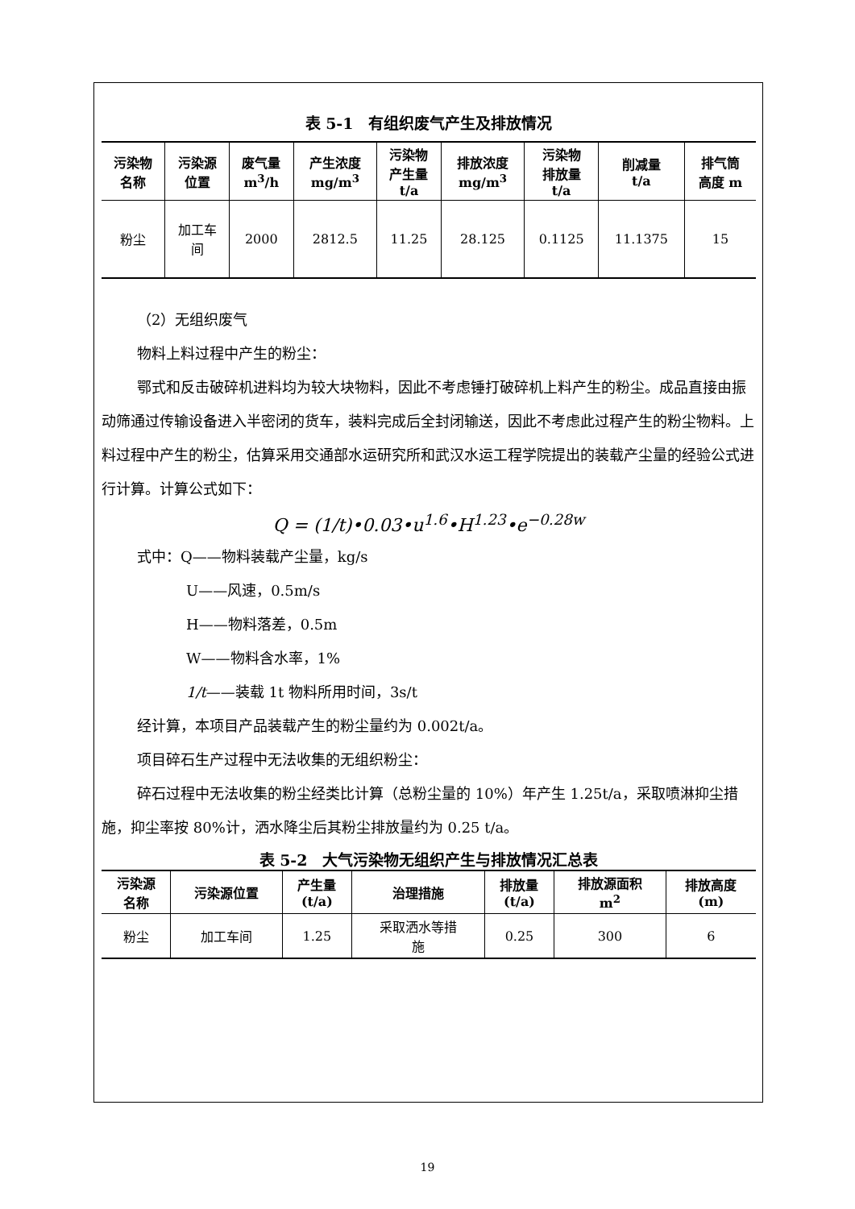表 5-1　有组织废气产生及排放情况
| 污染物 名称 | 污染源 位置 | 废气量 m<sup>3</sup>/h | 产生浓度 mg/m<sup>3</sup> | 污染物 产生量 t/a | 排放浓度 mg/m<sup>3</sup> | 污染物 排放量 t/a | 削减量 t/a | 排气筒 高度 m |
| --- | --- | --- | --- | --- | --- | --- | --- | --- |
| 粉尘 | 加工车 间 | 2000 | 2812.5 | 11.25 | 28.125 | 0.1125 | 11.1375 | 15 |
（2）无组织废气
物料上料过程中产生的粉尘：
鄂式和反击破碎机进料均为较大块物料，因此不考虑锤打破碎机上料产生的粉尘。成品直接由振动筛通过传输设备进入半密闭的货车，装料完成后全封闭输送，因此不考虑此过程产生的粉尘物料。上料过程中产生的粉尘，估算采用交通部水运研究所和武汉水运工程学院提出的装载产尘量的经验公式进行计算。计算公式如下：
Q = (1/t)•0.03•u<sup>1.6</sup>•H<sup>1.23</sup>•e<sup>−0.28w</sup>
式中：Q——物料装载产尘量，kg/s
U——风速，0.5m/s
H——物料落差，0.5m
W——物料含水率，1%
1/t——装载 1t 物料所用时间，3s/t
经计算，本项目产品装载产生的粉尘量约为 0.002t/a。
项目碎石生产过程中无法收集的无组织粉尘：
碎石过程中无法收集的粉尘经类比计算（总粉尘量的 10%）年产生 1.25t/a，采取喷淋抑尘措施，抑尘率按 80%计，洒水降尘后其粉尘排放量约为 0.25 t/a。
表 5-2　大气污染物无组织产生与排放情况汇总表
| 污染源 名称 | 污染源位置 | 产生量 (t/a) | 治理措施 | 排放量 (t/a) | 排放源面积 m<sup>2</sup> | 排放高度 (m) |
| --- | --- | --- | --- | --- | --- | --- |
| 粉尘 | 加工车间 | 1.25 | 采取洒水等措 施 | 0.25 | 300 | 6 |
19